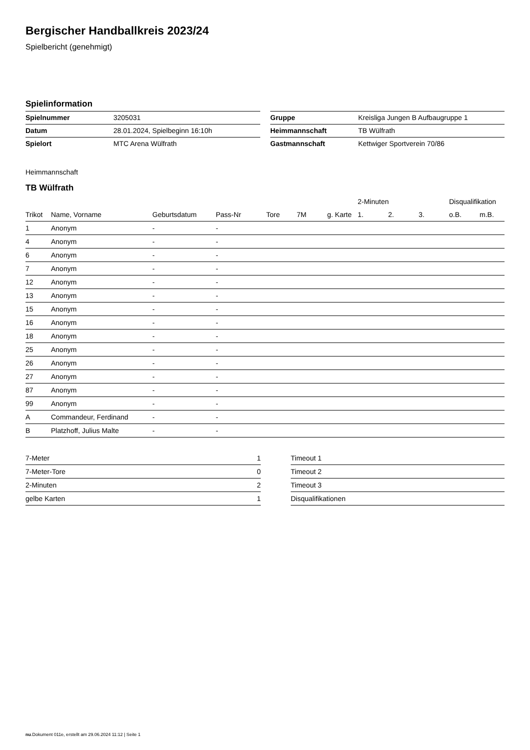Bergischer Handballkreis 2023/24
Spielbericht (genehmigt)
Spielinformation
| Spielnummer | 3205031 | | Gruppe | Kreisliga Jungen B Aufbaugruppe 1 |
| Datum | 28.01.2024, Spielbeginn 16:10h | | Heimmannschaft | TB Wülfrath |
| Spielort | MTC Arena Wülfrath | | Gastmannschaft | Kettwiger Sportverein 70/86 |
Heimmannschaft
TB Wülfrath
| | | | | | | | 2-Minuten | | | Disqualifikation | |
| --- | --- | --- | --- | --- | --- | --- | --- | --- | --- | --- | --- |
| Trikot | Name, Vorname | Geburtsdatum | Pass-Nr | Tore | 7M | g. Karte | 1. | 2. | 3. | o.B. | m.B. |
| 1 | Anonym | - | - | | | | | | | | |
| 4 | Anonym | - | - | | | | | | | | |
| 6 | Anonym | - | - | | | | | | | | |
| 7 | Anonym | - | - | | | | | | | | |
| 12 | Anonym | - | - | | | | | | | | |
| 13 | Anonym | - | - | | | | | | | | |
| 15 | Anonym | - | - | | | | | | | | |
| 16 | Anonym | - | - | | | | | | | | |
| 18 | Anonym | - | - | | | | | | | | |
| 25 | Anonym | - | - | | | | | | | | |
| 26 | Anonym | - | - | | | | | | | | |
| 27 | Anonym | - | - | | | | | | | | |
| 87 | Anonym | - | - | | | | | | | | |
| 99 | Anonym | - | - | | | | | | | | |
| A | Commandeur, Ferdinand | - | - | | | | | | | | |
| B | Platzhoff, Julius Malte | - | - | | | | | | | | |
| 7-Meter | 1 | | Timeout 1 |
| 7-Meter-Tore | 0 | | Timeout 2 |
| 2-Minuten | 2 | | Timeout 3 |
| gelbe Karten | 1 | | Disqualifikationen |
nu.Dokument 011e, erstellt am 29.06.2024 11:12 | Seite 1